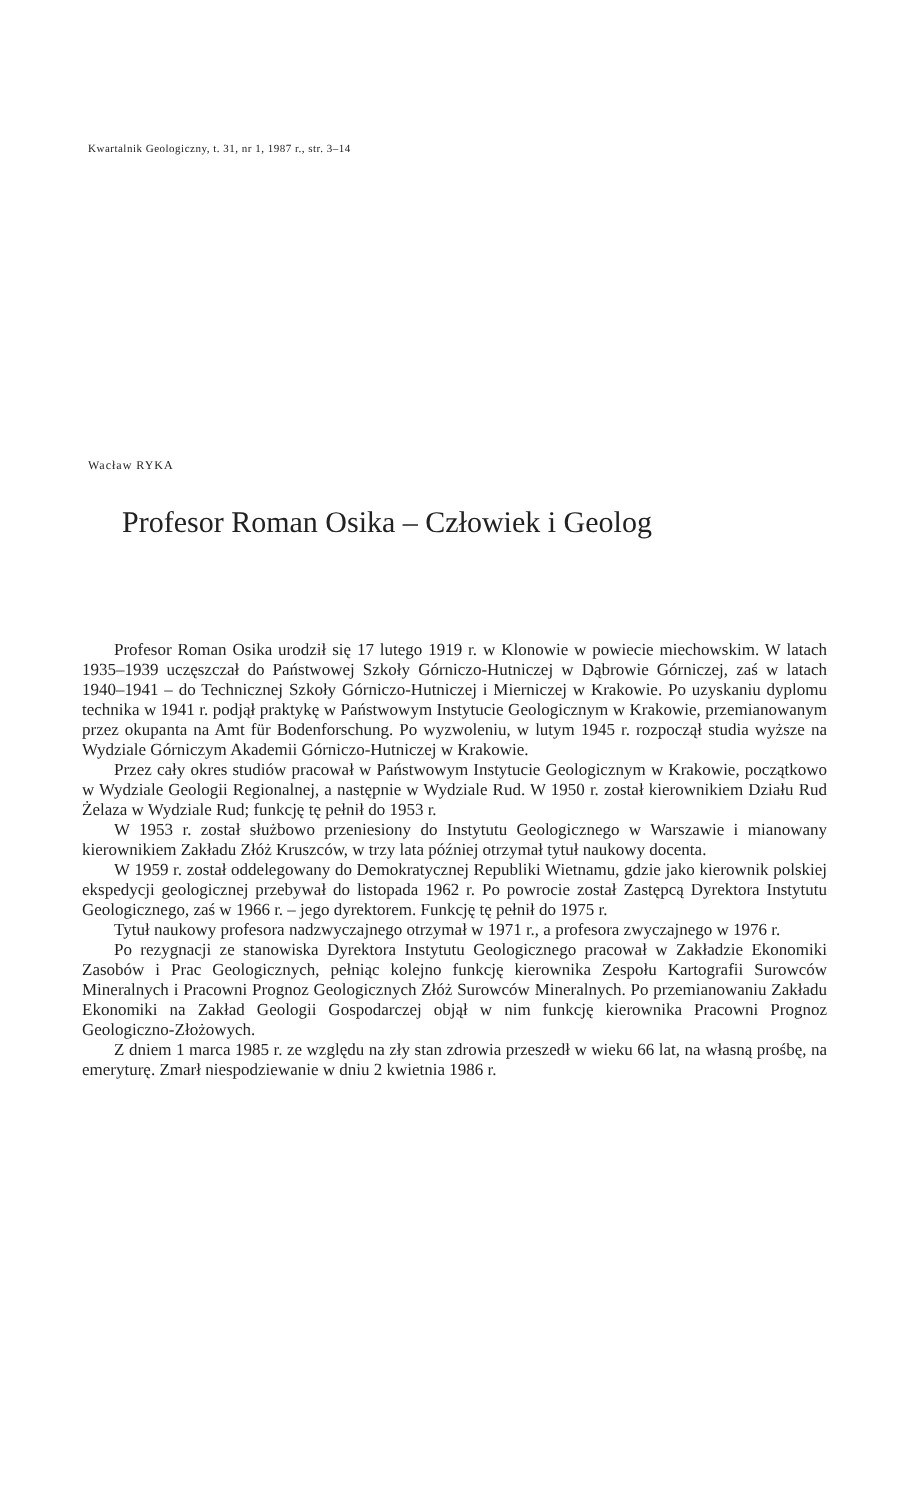Kwartalnik Geologiczny, t. 31, nr 1, 1987 r., str. 3–14
Wacław RYKA
Profesor Roman Osika – Człowiek i Geolog
Profesor Roman Osika urodził się 17 lutego 1919 r. w Klonowie w powiecie miechowskim. W latach 1935–1939 uczęszczał do Państwowej Szkoły Górniczo-Hutniczej w Dąbrowie Górniczej, zaś w latach 1940–1941 – do Technicznej Szkoły Górniczo-Hutniczej i Mierniczej w Krakowie. Po uzyskaniu dyplomu technika w 1941 r. podjął praktykę w Państwowym Instytucie Geologicznym w Krakowie, przemianowanym przez okupanta na Amt für Bodenforschung. Po wyzwoleniu, w lutym 1945 r. rozpoczął studia wyższe na Wydziale Górniczym Akademii Górniczo-Hutniczej w Krakowie.
Przez cały okres studiów pracował w Państwowym Instytucie Geologicznym w Krakowie, początkowo w Wydziale Geologii Regionalnej, a następnie w Wydziale Rud. W 1950 r. został kierownikiem Działu Rud Żelaza w Wydziale Rud; funkcję tę pełnił do 1953 r.
W 1953 r. został służbowo przeniesiony do Instytutu Geologicznego w Warszawie i mianowany kierownikiem Zakładu Złóż Kruszców, w trzy lata później otrzymał tytuł naukowy docenta.
W 1959 r. został oddelegowany do Demokratycznej Republiki Wietnamu, gdzie jako kierownik polskiej ekspedycji geologicznej przebywał do listopada 1962 r. Po powrocie został Zastępcą Dyrektora Instytutu Geologicznego, zaś w 1966 r. – jego dyrektorem. Funkcję tę pełnił do 1975 r.
Tytuł naukowy profesora nadzwyczajnego otrzymał w 1971 r., a profesora zwyczajnego w 1976 r.
Po rezygnacji ze stanowiska Dyrektora Instytutu Geologicznego pracował w Zakładzie Ekonomiki Zasobów i Prac Geologicznych, pełniąc kolejno funkcję kierownika Zespołu Kartografii Surowców Mineralnych i Pracowni Prognoz Geologicznych Złóż Surowców Mineralnych. Po przemianowaniu Zakładu Ekonomiki na Zakład Geologii Gospodarczej objął w nim funkcję kierownika Pracowni Prognoz Geologiczno-Złożowych.
Z dniem 1 marca 1985 r. ze względu na zły stan zdrowia przeszedł w wieku 66 lat, na własną prośbę, na emeryturę. Zmarł niespodziewanie w dniu 2 kwietnia 1986 r.